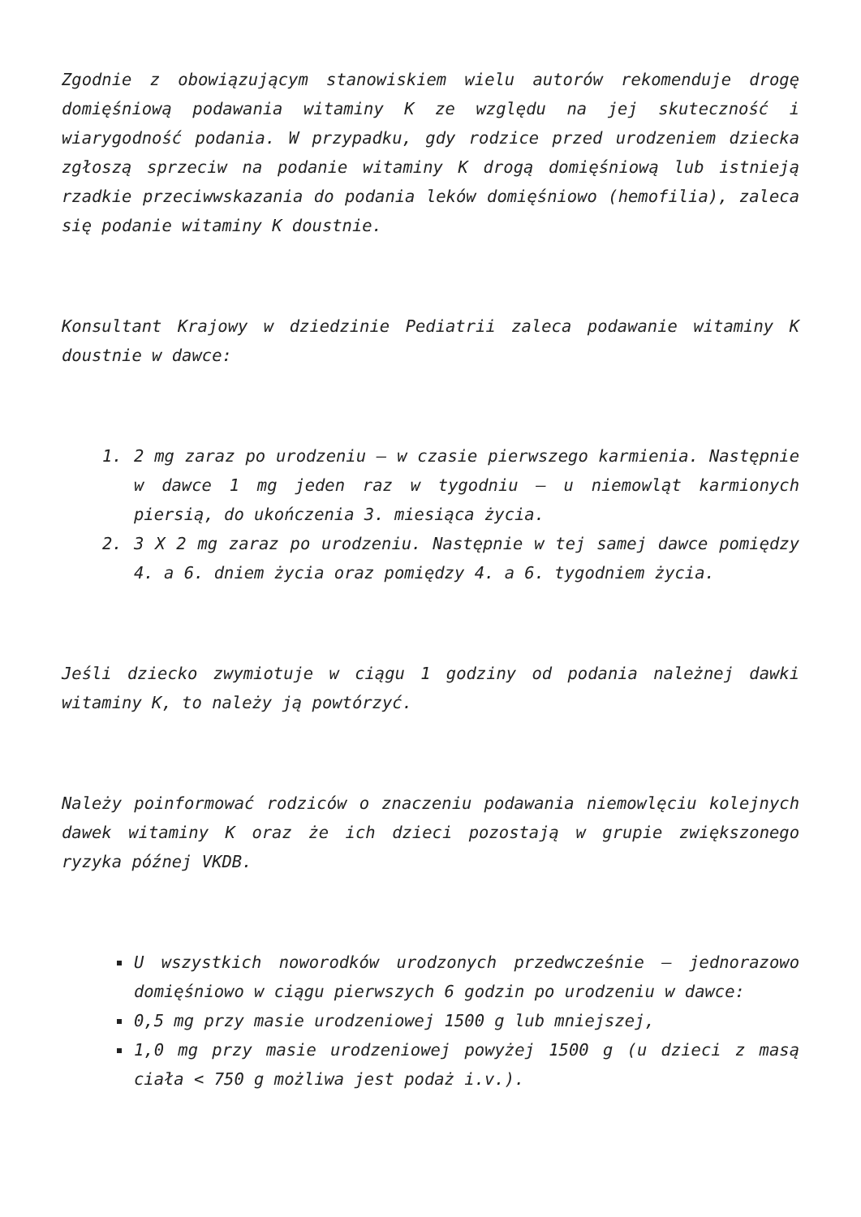Zgodnie z obowiązującym stanowiskiem wielu autorów rekomenduje drogę domięśniową podawania witaminy K ze względu na jej skuteczność i wiarygodność podania. W przypadku, gdy rodzice przed urodzeniem dziecka zgłoszą sprzeciw na podanie witaminy K drogą domięśniową lub istnieją rzadkie przeciwwskazania do podania leków domięśniowo (hemofilia), zaleca się podanie witaminy K doustnie.
Konsultant Krajowy w dziedzinie Pediatrii zaleca podawanie witaminy K doustnie w dawce:
1. 2 mg zaraz po urodzeniu – w czasie pierwszego karmienia. Następnie w dawce 1 mg jeden raz w tygodniu – u niemowląt karmionych piersią, do ukończenia 3. miesiąca życia.
2. 3 X 2 mg zaraz po urodzeniu. Następnie w tej samej dawce pomiędzy 4. a 6. dniem życia oraz pomiędzy 4. a 6. tygodniem życia.
Jeśli dziecko zwymiotuje w ciągu 1 godziny od podania należnej dawki witaminy K, to należy ją powtórzyć.
Należy poinformować rodziców o znaczeniu podawania niemowlęciu kolejnych dawek witaminy K oraz że ich dzieci pozostają w grupie zwiększonego ryzyka późnej VKDB.
U wszystkich noworodków urodzonych przedwcześnie – jednorazowo domięśniowo w ciągu pierwszych 6 godzin po urodzeniu w dawce:
0,5 mg przy masie urodzeniowej 1500 g lub mniejszej,
1,0 mg przy masie urodzeniowej powyżej 1500 g (u dzieci z masą ciała < 750 g możliwa jest podaż i.v.).